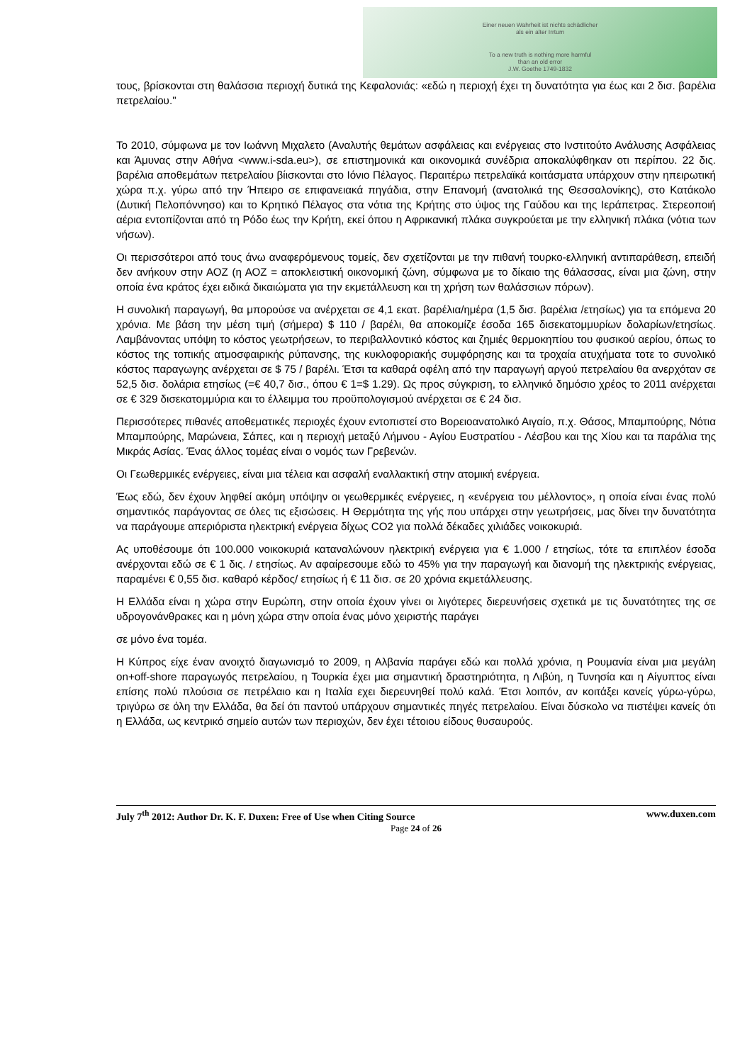Einer neuen Wahrheit ist nichts schädlicher
als ein alter Irrtum
To a new truth is nothing more harmful
than an old error
J.W. Goethe 1749-1832
τους, βρίσκονται στη θαλάσσια περιοχή δυτικά της Κεφαλονιάς: «εδώ η περιοχή έχει τη δυνατότητα για έως και 2 δισ. βαρέλια πετρελαίου."
Το 2010, σύμφωνα με τον Ιωάννη Μιχαλετο (Αναλυτής θεμάτων ασφάλειας και ενέργειας στο Ινστιτούτο Ανάλυσης Ασφάλειας και Άμυνας στην Αθήνα <www.i-sda.eu>), σε επιστημονικά και οικονομικά συνέδρια αποκαλύφθηκαν οτι περίπου. 22 δις. βαρέλια αποθεμάτων πετρελαίου βίισκονται στο Ιόνιο Πέλαγος. Περαιτέρω πετρελαϊκά κοιτάσματα υπάρχουν στην ηπειρωτική χώρα π.χ. γύρω από την Ήπειρο σε επιφανειακά πηγάδια, στην Επανομή (ανατολικά της Θεσσαλονίκης), στο Κατάκολο (Δυτική Πελοπόννησο) και το Κρητικό Πέλαγος στα νότια της Κρήτης στο ύψος της Γαύδου και της Ιεράπετρας. Στερεοποιή αέρια εντοπίζονται από τη Ρόδο έως την Κρήτη, εκεί όπου η Αφρικανική πλάκα συγκρούεται με την ελληνική πλάκα (νότια των νήσων).
Οι περισσότεροι από τους άνω αναφερόμενους τομείς, δεν σχετίζονται με την πιθανή τουρκο-ελληνική αντιπαράθεση, επειδή δεν ανήκουν στην ΑΟΖ (η ΑΟΖ = αποκλειστική οικονομική ζώνη, σύμφωνα με το δίκαιο της θάλασσας, είναι μια ζώνη, στην οποία ένα κράτος έχει ειδικά δικαιώματα για την εκμετάλλευση και τη χρήση των θαλάσσιων πόρων).
Η συνολική παραγωγή, θα μπορούσε να ανέρχεται σε 4,1 εκατ. βαρέλια/ημέρα (1,5 δισ. βαρέλια /ετησίως) για τα επόμενα 20 χρόνια. Με βάση την μέση τιμή (σήμερα) $ 110 / βαρέλι, θα αποκομίζε έσοδα 165 δισεκατομμυρίων δολαρίων/ετησίως. Λαμβάνοντας υπόψη το κόστος γεωτρήσεων, το περιβαλλοντικό κόστος και ζημιές θερμοκηπίου του φυσικού αερίου, όπως το κόστος της τοπικής ατμοσφαιρικής ρύπανσης, της κυκλοφοριακής συμφόρησης και τα τροχαία ατυχήματα τοτε το συνολικό κόστος παραγωγης ανέρχεται σε $ 75 / βαρέλι. Έτσι τα καθαρά οφέλη από την παραγωγή αργού πετρελαίου θα ανερχόταν σε 52,5 δισ. δολάρια ετησίως (=€ 40,7 δισ., όπου € 1=$ 1.29). Ως προς σύγκριση, το ελληνικό δημόσιο χρέος το 2011 ανέρχεται σε € 329 δισεκατομμύρια και το έλλειμμα του προϋπολογισμού ανέρχεται σε € 24 δισ.
Περισσότερες πιθανές αποθεματικές περιοχές έχουν εντοπιστεί στο Βορειοανατολικό Αιγαίο, π.χ. Θάσος, Μπαμπούρης, Νότια Μπαμπούρης, Μαρώνεια, Σάπες, και η περιοχή μεταξύ Λήμνου - Αγίου Ευστρατίου - Λέσβου και της Χίου και τα παράλια της Μικράς Ασίας. Ένας άλλος τομέας είναι ο νομός των Γρεβενών.
Οι Γεωθερμικές ενέργειες, είναι μια τέλεια και ασφαλή εναλλακτική στην ατομική ενέργεια.
Έως εδώ, δεν έχουν ληφθεί ακόμη υπόψην οι γεωθερμικές ενέργειες, η «ενέργεια του μέλλοντος», η οποία είναι ένας πολύ σημαντικός παράγοντας σε όλες τις εξισώσεις. Η Θερμότητα της γής που υπάρχει στην γεωτρήσεις, μας δίνει την δυνατότητα να παράγουμε απεριόριστα ηλεκτρική ενέργεια δίχως CO2 για πολλά δέκαδες χιλιάδες νοικοκυριά.
Ας υποθέσουμε ότι 100.000 νοικοκυριά καταναλώνουν ηλεκτρική ενέργεια για € 1.000 / ετησίως, τότε τα επιπλέον έσοδα ανέρχονται εδώ σε € 1 δις. / ετησίως. Αν αφαίρεσουμε εδώ το 45% για την παραγωγή και διανομή της ηλεκτρικής ενέργειας, παραμένει € 0,55 δισ. καθαρό κέρδος/ ετησίως ή € 11 δισ. σε 20 χρόνια εκμετάλλευσης.
Η Ελλάδα είναι η χώρα στην Ευρώπη, στην οποία έχουν γίνει οι λιγότερες διερευνήσεις σχετικά με τις δυνατότητες της σε υδρογονάνθρακες και η μόνη χώρα στην οποία ένας μόνο χειριστής παράγει
σε μόνο ένα τομέα.
Η Κύπρος είχε έναν ανοιχτό διαγωνισμό το 2009, η Αλβανία παράγει εδώ και πολλά χρόνια, η Ρουμανία είναι μια μεγάλη on+off-shore παραγωγός πετρελαίου, η Τουρκία έχει μια σημαντική δραστηριότητα, η Λιβύη, η Τυνησία και η Αίγυπτος είναι επίσης πολύ πλούσια σε πετρέλαιο και η Ιταλία εχει διερευνηθεί πολύ καλά. Έτσι λοιπόν, αν κοιτάξει κανείς γύρω-γύρω, τριγύρω σε όλη την Ελλάδα, θα δεί ότι παντού υπάρχουν σημαντικές πηγές πετρελαίου. Είναι δύσκολο να πιστέψει κανείς ότι η Ελλάδα, ως κεντρικό σημείο αυτών των περιοχών, δεν έχει τέτοιου είδους θυσαυρούς.
July 7<sup>th</sup> 2012: Author Dr. K. F. Duxen: Free of Use when Citing Source www.duxen.com
Page 24 of 26